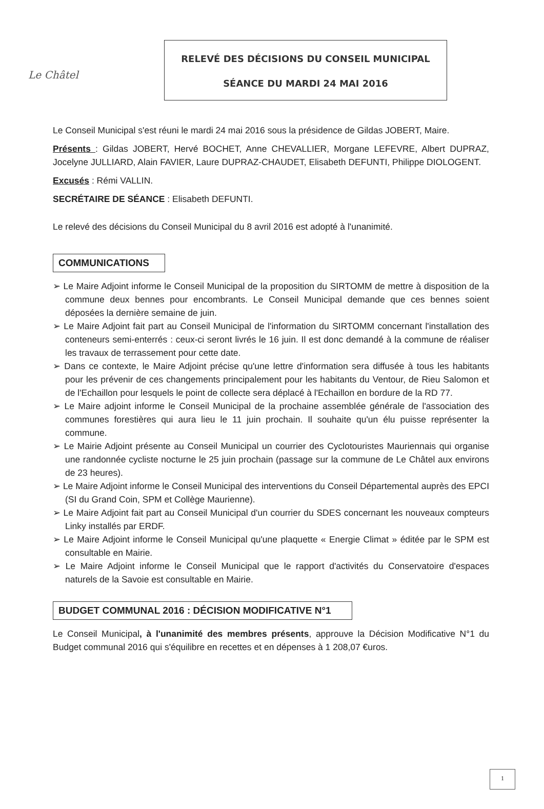Le Châtel
RELEVÉ DES DÉCISIONS DU CONSEIL MUNICIPAL
SÉANCE DU MARDI 24 MAI 2016
Le Conseil Municipal s'est réuni le mardi 24 mai 2016 sous la présidence de Gildas JOBERT, Maire.
Présents : Gildas JOBERT, Hervé BOCHET, Anne CHEVALLIER, Morgane LEFEVRE, Albert DUPRAZ, Jocelyne JULLIARD, Alain FAVIER, Laure DUPRAZ-CHAUDET, Elisabeth DEFUNTI, Philippe DIOLOGENT.
Excusés : Rémi VALLIN.
SECRÉTAIRE DE SÉANCE : Elisabeth DEFUNTI.
Le relevé des décisions du Conseil Municipal du 8 avril 2016 est adopté à l'unanimité.
COMMUNICATIONS
➢ Le Maire Adjoint informe le Conseil Municipal de la proposition du SIRTOMM de mettre à disposition de la commune deux bennes pour encombrants. Le Conseil Municipal demande que ces bennes soient déposées la dernière semaine de juin.
➢ Le Maire Adjoint fait part au Conseil Municipal de l'information du SIRTOMM concernant l'installation des conteneurs semi-enterrés : ceux-ci seront livrés le 16 juin. Il est donc demandé à la commune de réaliser les travaux de terrassement pour cette date.
➢ Dans ce contexte, le Maire Adjoint précise qu'une lettre d'information sera diffusée à tous les habitants pour les prévenir de ces changements principalement pour les habitants du Ventour, de Rieu Salomon et de l'Echaillon pour lesquels le point de collecte sera déplacé à l'Echaillon en bordure de la RD 77.
➢ Le Maire adjoint informe le Conseil Municipal de la prochaine assemblée générale de l'association des communes forestières qui aura lieu le 11 juin prochain. Il souhaite qu'un élu puisse représenter la commune.
➢ Le Mairie Adjoint présente au Conseil Municipal un courrier des Cyclotouristes Mauriennais qui organise une randonnée cycliste nocturne le 25 juin prochain (passage sur la commune de Le Châtel aux environs de 23 heures).
➢ Le Maire Adjoint informe le Conseil Municipal des interventions du Conseil Départemental auprès des EPCI (SI du Grand Coin, SPM et Collège Maurienne).
➢ Le Maire Adjoint fait part au Conseil Municipal d'un courrier du SDES concernant les nouveaux compteurs Linky installés par ERDF.
➢ Le Maire Adjoint informe le Conseil Municipal qu'une plaquette « Energie Climat » éditée par le SPM est consultable en Mairie.
➢ Le Maire Adjoint informe le Conseil Municipal que le rapport d'activités du Conservatoire d'espaces naturels de la Savoie est consultable en Mairie.
BUDGET COMMUNAL 2016 : DÉCISION MODIFICATIVE N°1
Le Conseil Municipal, à l'unanimité des membres présents, approuve la Décision Modificative N°1 du Budget communal 2016 qui s'équilibre en recettes et en dépenses à 1 208,07 €uros.
1